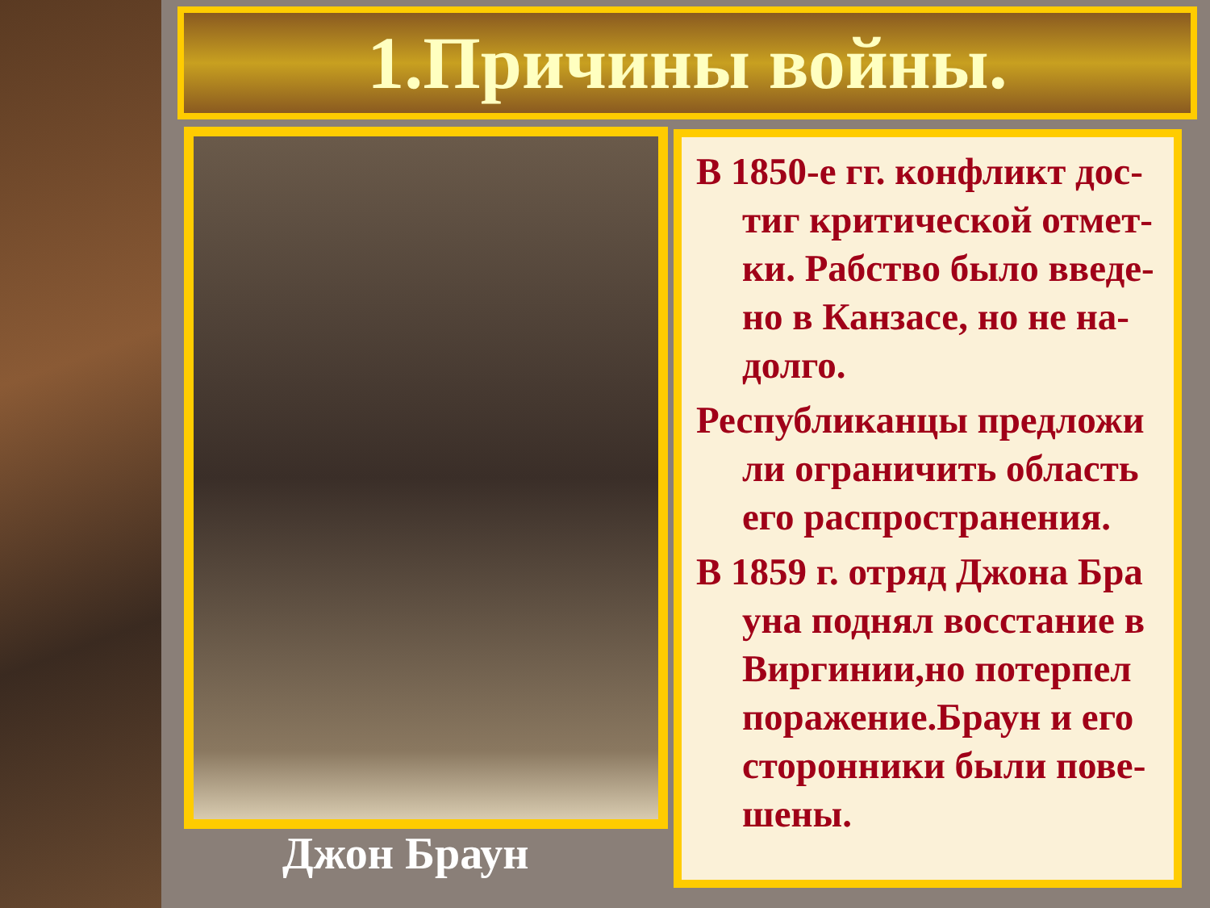1.Причины войны.
Джон Браун
В 1850-е гг. конфликт дос-тиг критической отмет-ки. Рабство было введе-но в Канзасе, но не на-долго.
Республиканцы предложи ли ограничить область его распространения.
В 1859 г. отряд Джона Бра уна поднял восстание в Виргинии,но потерпел поражение.Браун и его сторонники были пове-шены.